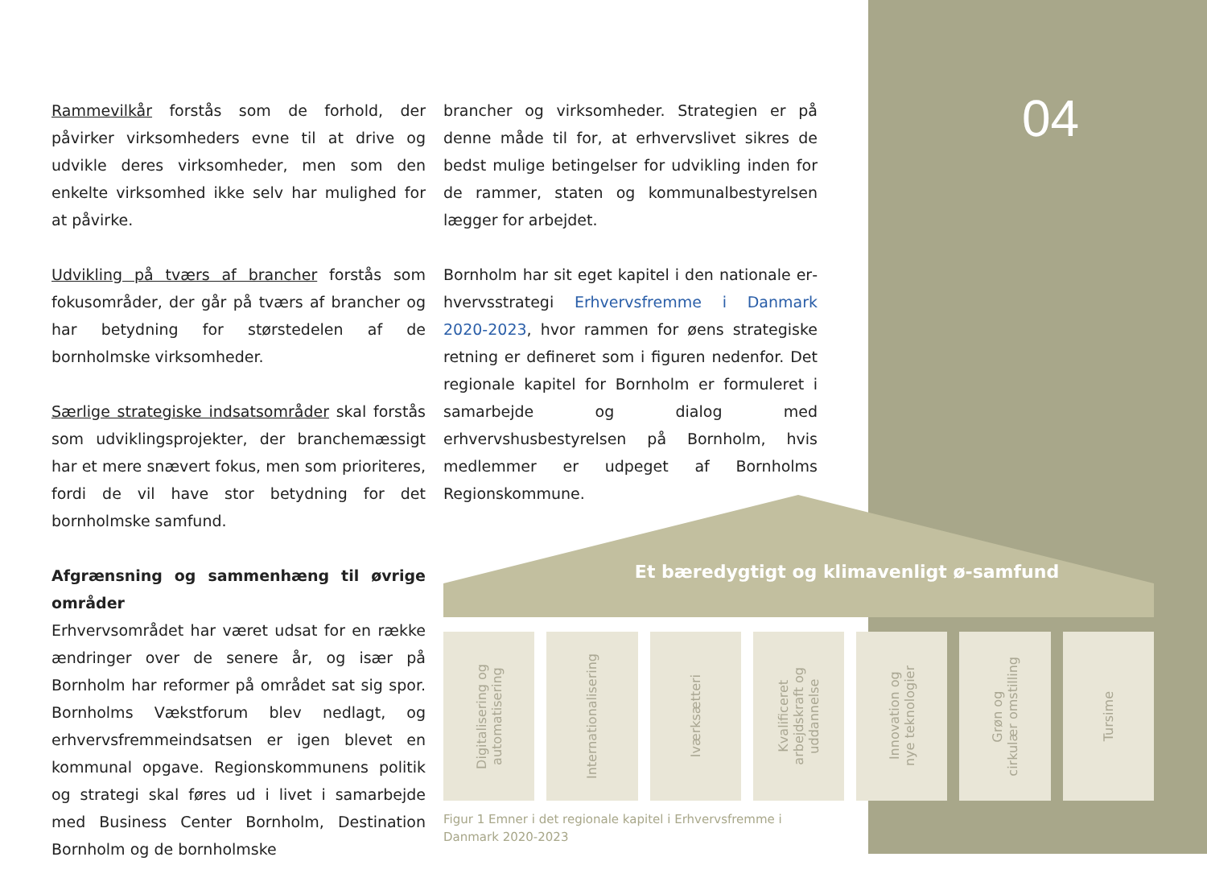04
Rammevilkår forstås som de forhold, der påvirker virksomheders evne til at drive og udvikle deres virksomheder, men som den enkelte virksomhed ikke selv har mulighed for at påvirke.
Udvikling på tværs af brancher forstås som fokus­områder, der går på tværs af brancher og har be­tydning for størstedelen af de bornholmske virk­somheder.
Særlige strategiske indsatsområder skal forstås som udviklingsprojekter, der branchemæssigt har et mere snævert fokus, men som prioriteres, fordi de vil have stor betydning for det bornholmske samfund.
Afgrænsning og sammenhæng til øvrige områder
Erhvervsområdet har været udsat for en række ændringer over de senere år, og især på Bornholm har reformer på området sat sig spor. Bornholms Vækstforum blev nedlagt, og erhvervsfremme­indsatsen er igen blevet en kommunal opgave. Regionskommunens politik og strategi skal føres ud i livet i samarbejde med Business Center Born­holm, Destination Bornholm og de bornholmske
brancher og virksomheder. Strategien er på den­ne måde til for, at erhvervslivet sikres de bedst mulige betingelser for udvikling inden for de ram­mer, staten og kommunalbestyrelsen lægger for arbejdet.
Bornholm har sit eget kapitel i den nationale er­hvervsstrategi Erhvervsfremme i Danmark 2020-2023, hvor rammen for øens strategiske retning er defineret som i figuren nedenfor. Det regionale kapitel for Bornholm er formuleret i samarbejde og dialog med erhvervshusbestyrelsen på Born­holm, hvis medlemmer er udpeget af Bornholms Regionskommune.
Et bæredygtigt og klimavenligt ø-samfund
Digitalisering og
automatisering
Internationalisering
Iværksætteri
Kvalificeret
arbejdskraft og
uddannelse
Innovation og
nye teknologier
Grøn og
cirkulær omstilling
Tursime
Figur 1 Emner i det regionale kapitel i Erhvervsfremme i
Danmark 2020-2023